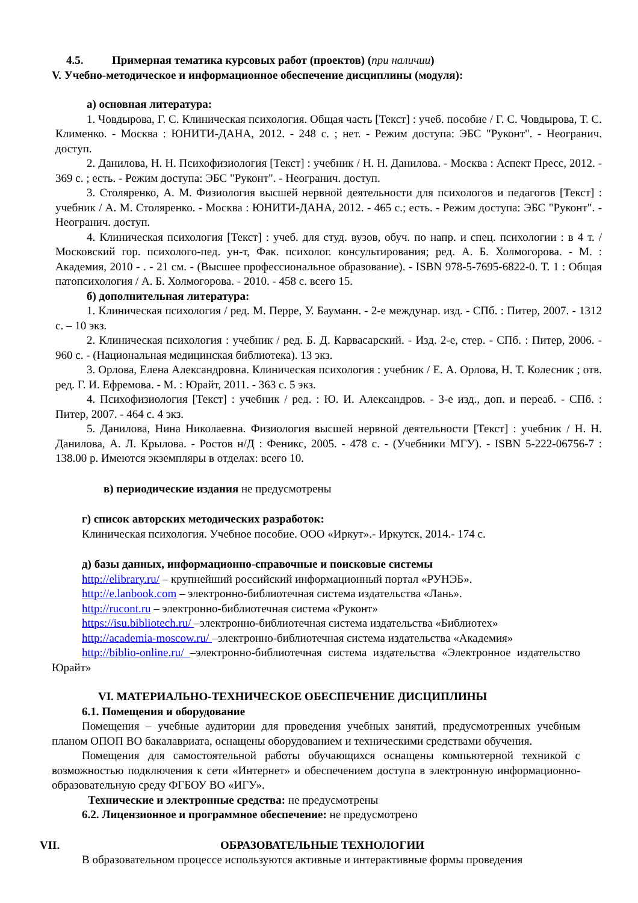4.5. Примерная тематика курсовых работ (проектов) (при наличии)
V. Учебно-методическое и информационное обеспечение дисциплины (модуля):
а) основная литература:
1. Човдырова, Г. С. Клиническая психология. Общая часть [Текст] : учеб. пособие / Г. С. Човдырова, Т. С. Клименко. - Москва : ЮНИТИ-ДАНА, 2012. - 248 с. ; нет. - Режим доступа: ЭБС "Руконт". - Неогранич. доступ.
2. Данилова, Н. Н. Психофизиология [Текст] : учебник / Н. Н. Данилова. - Москва : Аспект Пресс, 2012. - 369 с. ; есть. - Режим доступа: ЭБС "Руконт". - Неогранич. доступ.
3. Столяренко, А. М. Физиология высшей нервной деятельности для психологов и педагогов [Текст] : учебник / А. М. Столяренко. - Москва : ЮНИТИ-ДАНА, 2012. - 465 с.; есть. - Режим доступа: ЭБС "Руконт". - Неогранич. доступ.
4. Клиническая психология [Текст] : учеб. для студ. вузов, обуч. по напр. и спец. психологии : в 4 т. / Московский гор. психолого-пед. ун-т, Фак. психолог. консультирования; ред. А. Б. Холмогорова. - М. : Академия, 2010 - . - 21 см. - (Высшее профессиональное образование). - ISBN 978-5-7695-6822-0. Т. 1 : Общая патопсихология / А. Б. Холмогорова. - 2010. - 458 с. всего 15.
б) дополнительная литература:
1. Клиническая психология / ред. М. Перре, У. Бауманн. - 2-е междунар. изд. - СПб. : Питер, 2007. - 1312 с. – 10 экз.
2. Клиническая психология : учебник / ред. Б. Д. Карвасарский. - Изд. 2-е, стер. - СПб. : Питер, 2006. - 960 с. - (Национальная медицинская библиотека). 13 экз.
3. Орлова, Елена Александровна. Клиническая психология : учебник / Е. А. Орлова, Н. Т. Колесник ; отв. ред. Г. И. Ефремова. - М. : Юрайт, 2011. - 363 с. 5 экз.
4. Психофизиология [Текст] : учебник / ред. : Ю. И. Александров. - 3-е изд., доп. и переаб. - СПб. : Питер, 2007. - 464 с. 4 экз.
5. Данилова, Нина Николаевна. Физиология высшей нервной деятельности [Текст] : учебник / Н. Н. Данилова, А. Л. Крылова. - Ростов н/Д : Феникс, 2005. - 478 с. - (Учебники МГУ). - ISBN 5-222-06756-7 : 138.00 р. Имеются экземпляры в отделах: всего 10.
в) периодические издания не предусмотрены
г) список авторских методических разработок:
Клиническая психология. Учебное пособие. ООО «Иркут».- Иркутск, 2014.- 174 с.
д) базы данных, информационно-справочные и поисковые системы
http://elibrary.ru/ – крупнейший российский информационный портал «РУНЭБ».
http://e.lanbook.com – электронно-библиотечная система издательства «Лань».
http://rucont.ru – электронно-библиотечная система «Руконт»
https://isu.bibliotech.ru/ –электронно-библиотечная система издательства «Библиотех»
http://academia-moscow.ru/ –электронно-библиотечная система издательства «Академия»
http://biblio-online.ru/ –электронно-библиотечная система издательства «Электронное издательство Юрайт»
VI. МАТЕРИАЛЬНО-ТЕХНИЧЕСКОЕ ОБЕСПЕЧЕНИЕ ДИСЦИПЛИНЫ
6.1. Помещения и оборудование
Помещения – учебные аудитории для проведения учебных занятий, предусмотренных учебным планом ОПОП ВО бакалавриата, оснащены оборудованием и техническими средствами обучения.
Помещения для самостоятельной работы обучающихся оснащены компьютерной техникой с возможностью подключения к сети «Интернет» и обеспечением доступа в электронную информационно-образовательную среду ФГБОУ ВО «ИГУ».
Технические и электронные средства: не предусмотрены
6.2. Лицензионное и программное обеспечение: не предусмотрено
VII. ОБРАЗОВАТЕЛЬНЫЕ ТЕХНОЛОГИИ
В образовательном процессе используются активные и интерактивные формы проведения